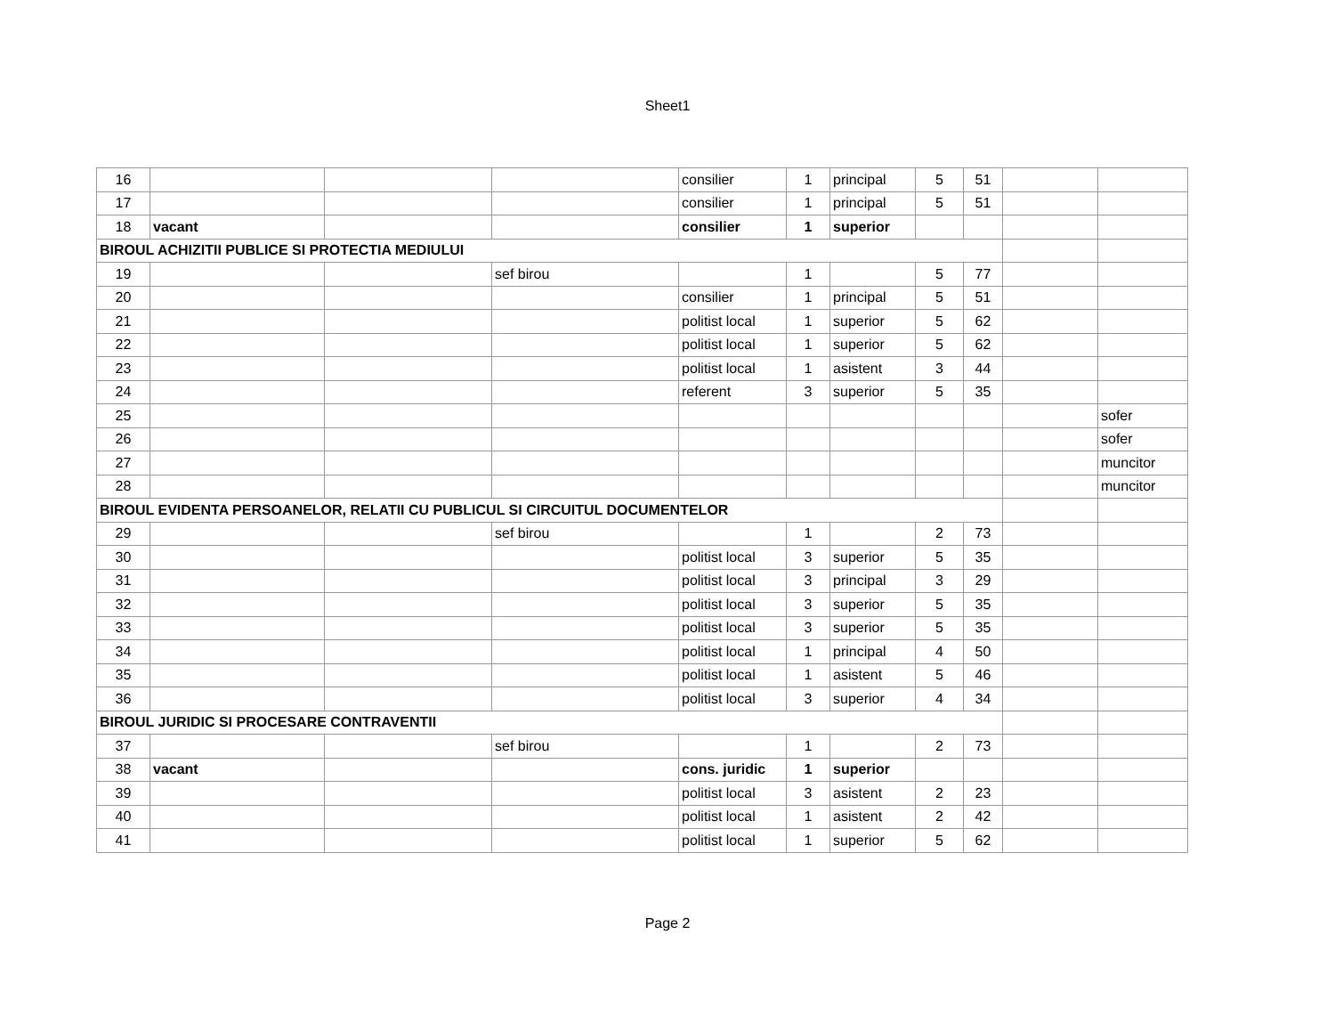Sheet1
| 16 | | | | consilier | 1 | principal | 5 | 51 | | |
| 17 | | | | consilier | 1 | principal | 5 | 51 | | |
| 18 | vacant | | | consilier | 1 | superior | | | | |
| BIROUL ACHIZITII PUBLICE SI PROTECTIA MEDIULUI | | | | | | | | | | |
| 19 | | | sef birou | | 1 | | 5 | 77 | | |
| 20 | | | | consilier | 1 | principal | 5 | 51 | | |
| 21 | | | | politist local | 1 | superior | 5 | 62 | | |
| 22 | | | | politist local | 1 | superior | 5 | 62 | | |
| 23 | | | | politist local | 1 | asistent | 3 | 44 | | |
| 24 | | | | referent | 3 | superior | 5 | 35 | | |
| 25 | | | | | | | | | | sofer |
| 26 | | | | | | | | | | sofer |
| 27 | | | | | | | | | | muncitor |
| 28 | | | | | | | | | | muncitor |
| BIROUL EVIDENTA PERSOANELOR, RELATII CU PUBLICUL SI CIRCUITUL DOCUMENTELOR | | | | | | | | | | |
| 29 | | | sef birou | | 1 | | 2 | 73 | | |
| 30 | | | | politist local | 3 | superior | 5 | 35 | | |
| 31 | | | | politist local | 3 | principal | 3 | 29 | | |
| 32 | | | | politist local | 3 | superior | 5 | 35 | | |
| 33 | | | | politist local | 3 | superior | 5 | 35 | | |
| 34 | | | | politist local | 1 | principal | 4 | 50 | | |
| 35 | | | | politist local | 1 | asistent | 5 | 46 | | |
| 36 | | | | politist local | 3 | superior | 4 | 34 | | |
| BIROUL JURIDIC SI PROCESARE CONTRAVENTII | | | | | | | | | | |
| 37 | | | sef birou | | 1 | | 2 | 73 | | |
| 38 | vacant | | | cons. juridic | 1 | superior | | | | |
| 39 | | | | politist local | 3 | asistent | 2 | 23 | | |
| 40 | | | | politist local | 1 | asistent | 2 | 42 | | |
| 41 | | | | politist local | 1 | superior | 5 | 62 | | |
Page 2